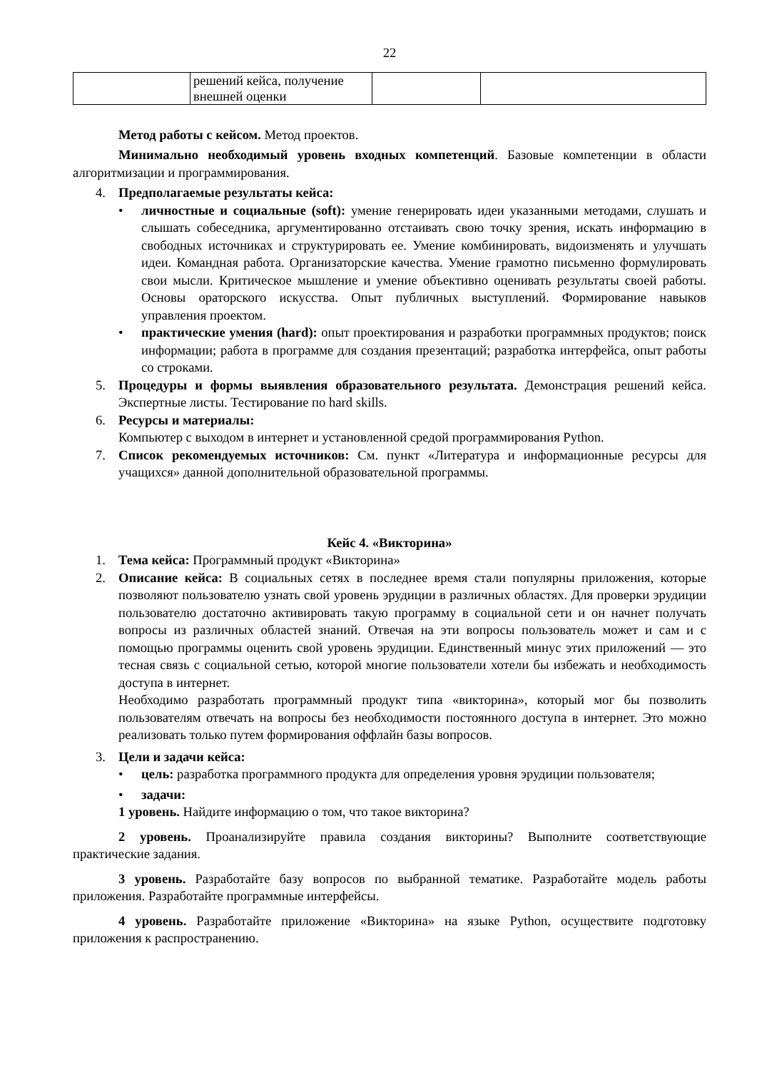22
| | решений кейса, получение внешней оценки | | |
Метод работы с кейсом. Метод проектов.
Минимально необходимый уровень входных компетенций. Базовые компетенции в области алгоритмизации и программирования.
4. Предполагаемые результаты кейса:
• личностные и социальные (soft): умение генерировать идеи указанными методами, слушать и слышать собеседника, аргументированно отстаивать свою точку зрения, искать информацию в свободных источниках и структурировать ее. Умение комбинировать, видоизменять и улучшать идеи. Командная работа. Организаторские качества. Умение грамотно письменно формулировать свои мысли. Критическое мышление и умение объективно оценивать результаты своей работы. Основы ораторского искусства. Опыт публичных выступлений. Формирование навыков управления проектом.
• практические умения (hard): опыт проектирования и разработки программных продуктов; поиск информации; работа в программе для создания презентаций; разработка интерфейса, опыт работы со строками.
5. Процедуры и формы выявления образовательного результата. Демонстрация решений кейса. Экспертные листы. Тестирование по hard skills.
6. Ресурсы и материалы:
Компьютер с выходом в интернет и установленной средой программирования Python.
7. Список рекомендуемых источников: См. пункт «Литература и информационные ресурсы для учащихся» данной дополнительной образовательной программы.
Кейс 4. «Викторина»
1. Тема кейса: Программный продукт «Викторина»
2. Описание кейса: В социальных сетях в последнее время стали популярны приложения, которые позволяют пользователю узнать свой уровень эрудиции в различных областях. Для проверки эрудиции пользователю достаточно активировать такую программу в социальной сети и он начнет получать вопросы из различных областей знаний. Отвечая на эти вопросы пользователь может и сам и с помощью программы оценить свой уровень эрудиции. Единственный минус этих приложений — это тесная связь с социальной сетью, которой многие пользователи хотели бы избежать и необходимость доступа в интернет.
Необходимо разработать программный продукт типа «викторина», который мог бы позволить пользователям отвечать на вопросы без необходимости постоянного доступа в интернет. Это можно реализовать только путем формирования оффлайн базы вопросов.
3. Цели и задачи кейса:
• цель: разработка программного продукта для определения уровня эрудиции пользователя;
• задачи:
1 уровень. Найдите информацию о том, что такое викторина?
2 уровень. Проанализируйте правила создания викторины? Выполните соответствующие практические задания.
3 уровень. Разработайте базу вопросов по выбранной тематике. Разработайте модель работы приложения. Разработайте программные интерфейсы.
4 уровень. Разработайте приложение «Викторина» на языке Python, осуществите подготовку приложения к распространению.